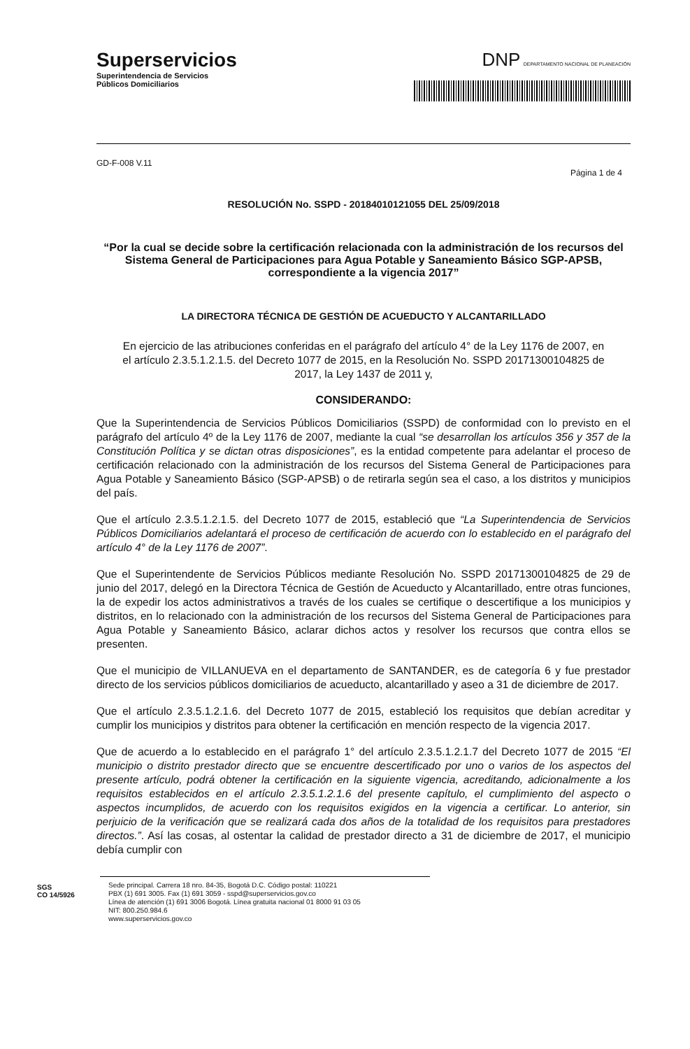Superservicios
Superintendencia de Servicios
Públicos Domiciliarios
DNP DEPARTAMENTO NACIONAL DE PLANEACIÓN
GD-F-008 V.11
Página 1 de 4
RESOLUCIÓN No. SSPD - 20184010121055 DEL 25/09/2018
“Por la cual se decide sobre la certificación relacionada con la administración de los recursos del Sistema General de Participaciones para Agua Potable y Saneamiento Básico SGP-APSB, correspondiente a la vigencia 2017”
LA DIRECTORA TÉCNICA DE GESTIÓN DE ACUEDUCTO Y ALCANTARILLADO
En ejercicio de las atribuciones conferidas en el parágrafo del artículo 4° de la Ley 1176 de 2007, en el artículo 2.3.5.1.2.1.5. del Decreto 1077 de 2015, en la Resolución No. SSPD 20171300104825 de 2017, la Ley 1437 de 2011 y,
CONSIDERANDO:
Que la Superintendencia de Servicios Públicos Domiciliarios (SSPD) de conformidad con lo previsto en el parágrafo del artículo 4º de la Ley 1176 de 2007, mediante la cual “se desarrollan los artículos 356 y 357 de la Constitución Política y se dictan otras disposiciones”, es la entidad competente para adelantar el proceso de certificación relacionado con la administración de los recursos del Sistema General de Participaciones para Agua Potable y Saneamiento Básico (SGP-APSB) o de retirarla según sea el caso, a los distritos y municipios del país.
Que el artículo 2.3.5.1.2.1.5. del Decreto 1077 de 2015, estableció que “La Superintendencia de Servicios Públicos Domiciliarios adelantará el proceso de certificación de acuerdo con lo establecido en el parágrafo del artículo 4° de la Ley 1176 de 2007”.
Que el Superintendente de Servicios Públicos mediante Resolución No. SSPD 20171300104825 de 29 de junio del 2017, delegó en la Directora Técnica de Gestión de Acueducto y Alcantarillado, entre otras funciones, la de expedir los actos administrativos a través de los cuales se certifique o descertifique a los municipios y distritos, en lo relacionado con la administración de los recursos del Sistema General de Participaciones para Agua Potable y Saneamiento Básico, aclarar dichos actos y resolver los recursos que contra ellos se presenten.
Que el municipio de VILLANUEVA en el departamento de SANTANDER, es de categoría 6 y fue prestador directo de los servicios públicos domiciliarios de acueducto, alcantarillado y aseo a 31 de diciembre de 2017.
Que el artículo 2.3.5.1.2.1.6. del Decreto 1077 de 2015, estableció los requisitos que debían acreditar y cumplir los municipios y distritos para obtener la certificación en mención respecto de la vigencia 2017.
Que de acuerdo a lo establecido en el parágrafo 1° del artículo 2.3.5.1.2.1.7 del Decreto 1077 de 2015 “El municipio o distrito prestador directo que se encuentre descertificado por uno o varios de los aspectos del presente artículo, podrá obtener la certificación en la siguiente vigencia, acreditando, adicionalmente a los requisitos establecidos en el artículo 2.3.5.1.2.1.6 del presente capítulo, el cumplimiento del aspecto o aspectos incumplidos, de acuerdo con los requisitos exigidos en la vigencia a certificar. Lo anterior, sin perjuicio de la verificación que se realizará cada dos años de la totalidad de los requisitos para prestadores directos.”. Así las cosas, al ostentar la calidad de prestador directo a 31 de diciembre de 2017, el municipio debía cumplir con
SGS
CO 14/5926
Sede principal. Carrera 18 nro. 84-35, Bogotá D.C. Código postal: 110221
PBX (1) 691 3005. Fax (1) 691 3059 - sspd@superservicios.gov.co
Línea de atención (1) 691 3006 Bogotá. Línea gratuita nacional 01 8000 91 03 05
NIT: 800.250.984.6
www.superservicios.gov.co